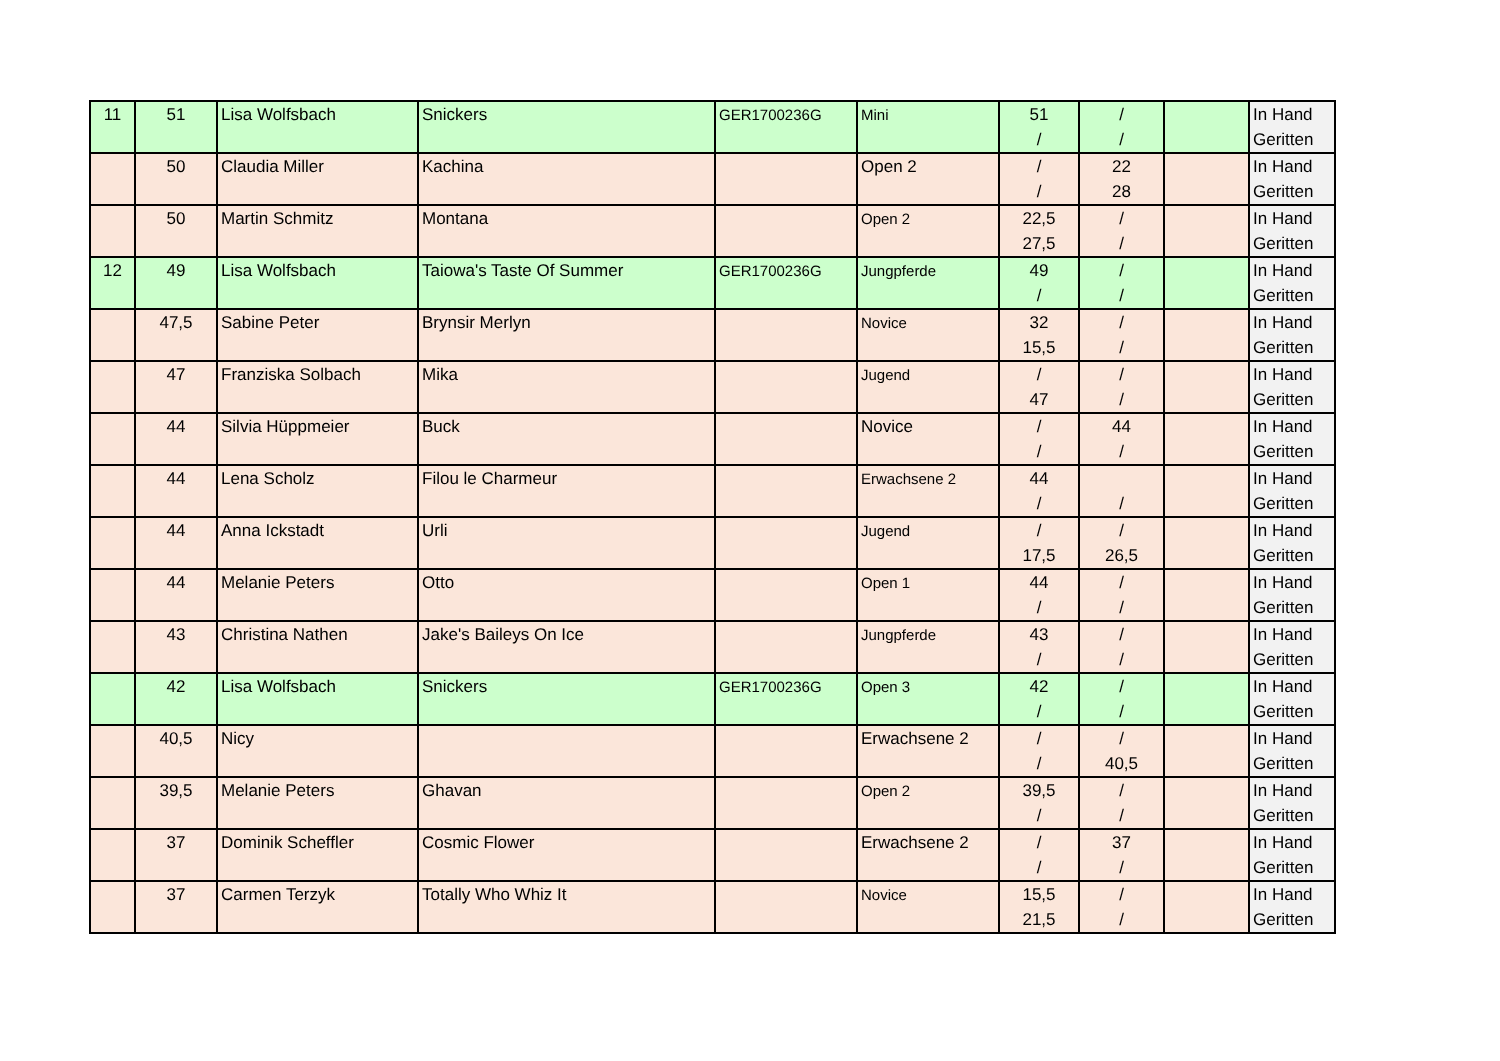| 11 | 51 | Lisa Wolfsbach | Snickers | GER1700236G | Mini | 51 / | / / | | In Hand Geritten |
| | 50 | Claudia Miller | Kachina | | Open 2 | / / | 22 28 | | In Hand Geritten |
| | 50 | Martin Schmitz | Montana | | Open 2 | 22,5 27,5 | / / | | In Hand Geritten |
| 12 | 49 | Lisa Wolfsbach | Taiowa's Taste Of Summer | GER1700236G | Jungpferde | 49 / | / / | | In Hand Geritten |
| | 47,5 | Sabine Peter | Brynsir Merlyn | | Novice | 32 15,5 | / / | | In Hand Geritten |
| | 47 | Franziska Solbach | Mika | | Jugend | / 47 | / / | | In Hand Geritten |
| | 44 | Silvia Hüppmeier | Buck | | Novice | / / | 44 / | | In Hand Geritten |
| | 44 | Lena Scholz | Filou le Charmeur | | Erwachsene 2 | 44 / | / | | In Hand Geritten |
| | 44 | Anna Ickstadt | Urli | | Jugend | / 17,5 | / 26,5 | | In Hand Geritten |
| | 44 | Melanie Peters | Otto | | Open 1 | 44 / | / / | | In Hand Geritten |
| | 43 | Christina Nathen | Jake's Baileys On Ice | | Jungpferde | 43 / | / / | | In Hand Geritten |
| | 42 | Lisa Wolfsbach | Snickers | GER1700236G | Open 3 | 42 / | / / | | In Hand Geritten |
| | 40,5 | Nicy | | | Erwachsene 2 | / / | / 40,5 | | In Hand Geritten |
| | 39,5 | Melanie Peters | Ghavan | | Open 2 | 39,5 / | / / | | In Hand Geritten |
| | 37 | Dominik Scheffler | Cosmic Flower | | Erwachsene 2 | / / | 37 / | | In Hand Geritten |
| | 37 | Carmen Terzyk | Totally Who Whiz It | | Novice | 15,5 21,5 | / / | | In Hand Geritten |